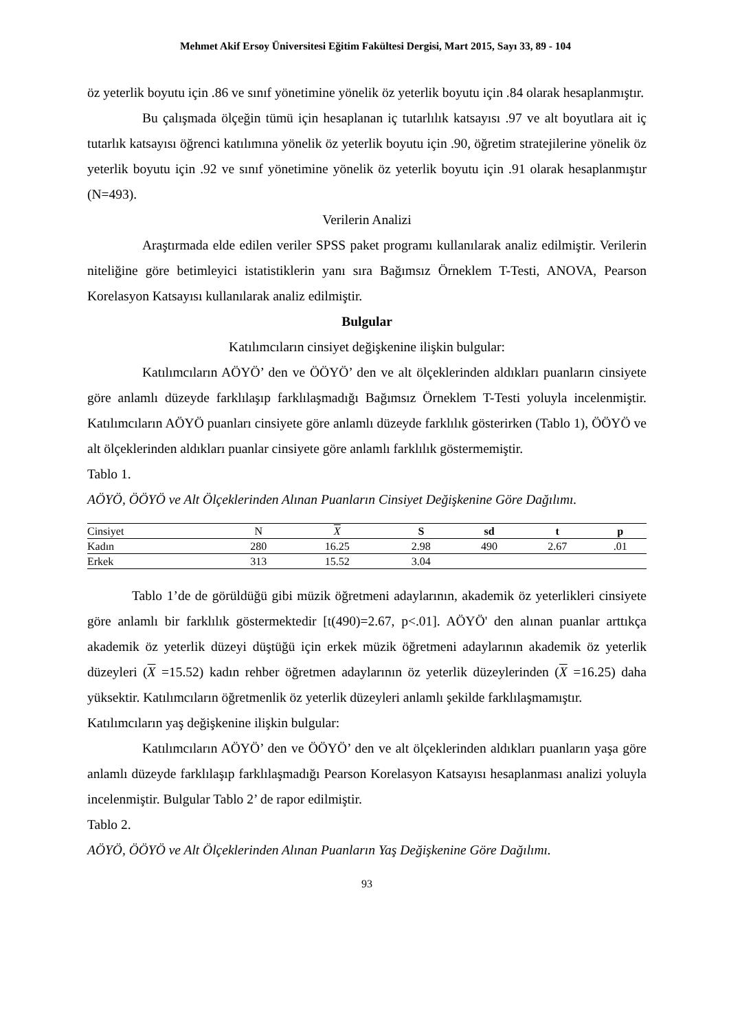Mehmet Akif Ersoy Üniversitesi Eğitim Fakültesi Dergisi, Mart 2015, Sayı 33, 89 - 104
öz yeterlik boyutu için .86 ve sınıf yönetimine yönelik öz yeterlik boyutu için .84 olarak hesaplanmıştır.
Bu çalışmada ölçeğin tümü için hesaplanan iç tutarlılık katsayısı .97 ve alt boyutlara ait iç tutarlık katsayısı öğrenci katılımına yönelik öz yeterlik boyutu için .90, öğretim stratejilerine yönelik öz yeterlik boyutu için .92 ve sınıf yönetimine yönelik öz yeterlik boyutu için .91 olarak hesaplanmıştır (N=493).
Verilerin Analizi
Araştırmada elde edilen veriler SPSS paket programı kullanılarak analiz edilmiştir. Verilerin niteliğine göre betimleyici istatistiklerin yanı sıra Bağımsız Örneklem T-Testi, ANOVA, Pearson Korelasyon Katsayısı kullanılarak analiz edilmiştir.
Bulgular
Katılımcıların cinsiyet değişkenine ilişkin bulgular:
Katılımcıların AÖYÖ’ den ve ÖÖYÖ’ den ve alt ölçeklerinden aldıkları puanların cinsiyete göre anlamlı düzeyde farklılaşıp farklılaşmadığı Bağımsız Örneklem T-Testi yoluyla incelenmiştir. Katılımcıların AÖYÖ puanları cinsiyete göre anlamlı düzeyde farklılık gösterirken (Tablo 1), ÖÖYÖ ve alt ölçeklerinden aldıkları puanlar cinsiyete göre anlamlı farklılık göstermemiştir.
Tablo 1.
AÖYÖ, ÖÖYÖ ve Alt Ölçeklerinden Alınan Puanların Cinsiyet Değişkenine Göre Dağılımı.
| Cinsiyet | N | X | S | sd | t | p | |
| --- | --- | --- | --- | --- | --- | --- | --- |
| Kadın | 280 | 16.25 | 2.98 | 490 | 2.67 | .01 | |
| Erkek | 313 | 15.52 | 3.04 | | | | |
Tablo 1’de de görüldüğü gibi müzik öğretmeni adaylarının, akademik öz yeterlikleri cinsiyete göre anlamlı bir farklılık göstermektedir [t(490)=2.67, p<.01]. AÖYÖ' den alınan puanlar arttıkça akademik öz yeterlik düzeyi düştüğü için erkek müzik öğretmeni adaylarının akademik öz yeterlik düzeyleri (X =15.52) kadın rehber öğretmen adaylarının öz yeterlik düzeylerinden (X =16.25) daha yüksektir. Katılımcıların öğretmenlik öz yeterlik düzeyleri anlamlı şekilde farklılaşmamıştır.
Katılımcıların yaş değişkenine ilişkin bulgular:
Katılımcıların AÖYÖ’ den ve ÖÖYÖ’ den ve alt ölçeklerinden aldıkları puanların yaşa göre anlamlı düzeyde farklılaşıp farklılaşmadığı Pearson Korelasyon Katsayısı hesaplanması analizi yoluyla incelenmiştir. Bulgular Tablo 2’ de rapor edilmiştir.
Tablo 2.
AÖYÖ, ÖÖYÖ ve Alt Ölçeklerinden Alınan Puanların Yaş Değişkenine Göre Dağılımı.
93